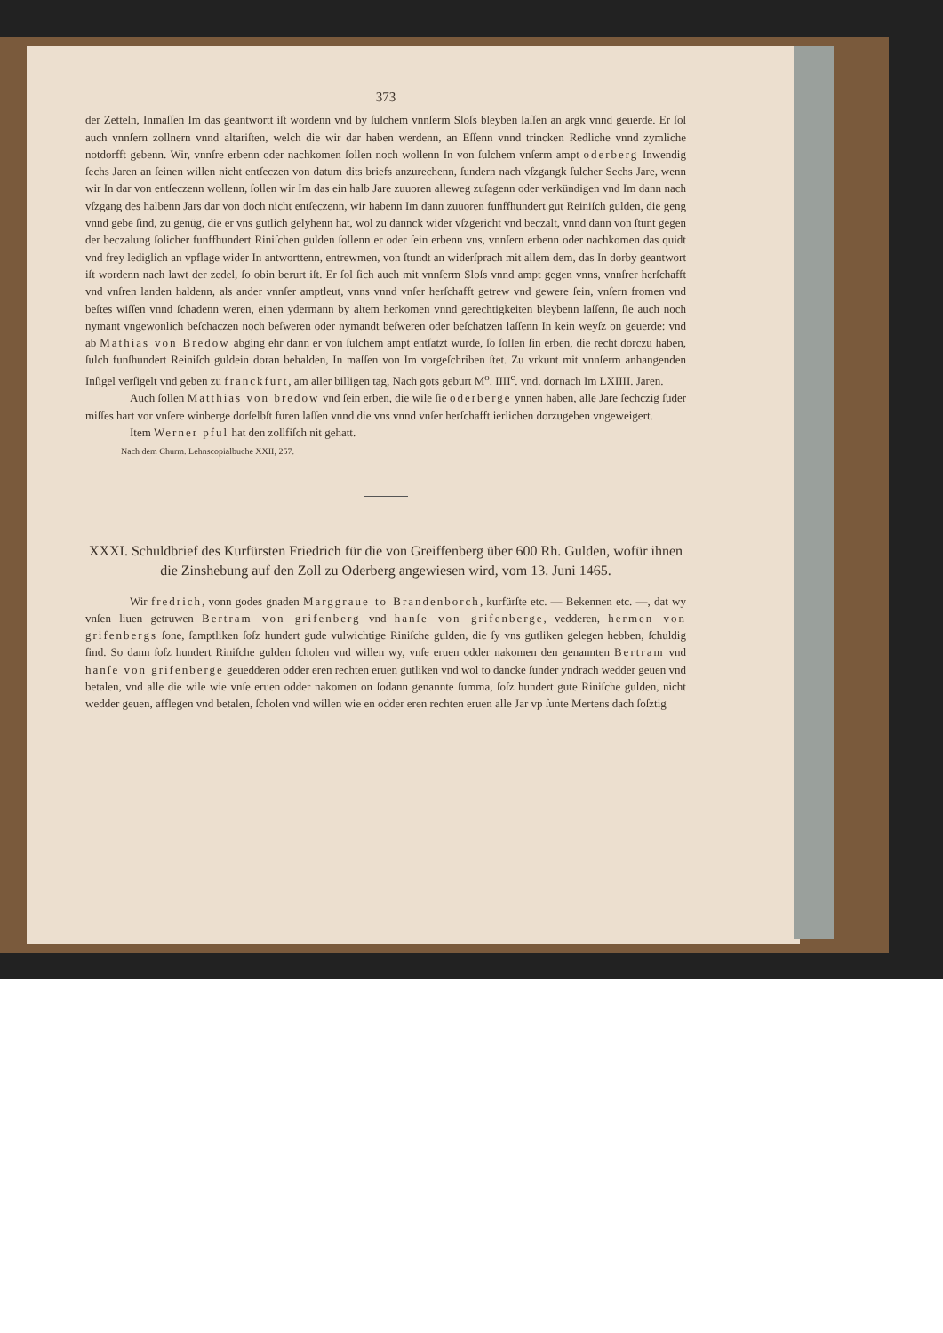373
der Zetteln, Inmaſſen Im das geantwortt iſt wordenn vnd by ſulchem vnnſerm Sloſs bleyben laſſen an argk vnnd geuerde. Er ſol auch vnnſern zollnern vnnd altariſten, welch die wir dar haben werdenn, an Eſſenn vnnd trincken Redliche vnnd zymliche notdorfft gebenn. Wir, vnnſre erbenn oder nachkomen ſollen noch wollenn In von ſulchem vnſerm ampt oderberg Inwendig ſechs Jaren an ſeinen willen nicht entſeczen von datum dits briefs anzurechenn, ſundern nach vſzgangk ſulcher Sechs Jare, wenn wir In dar von entſeczenn wollenn, ſollen wir Im das ein halb Jare zuuoren alleweg zuſagenn oder verkündigen vnd Im dann nach vſzgang des halbenn Jars dar von doch nicht entſeczenn, wir habenn Im dann zuuoren funffhundert gut Reiniſch gulden, die geng vnnd gebe ſind, zu genüg, die er vns gutlich gelyhenn hat, wol zu dannck wider vſzgericht vnd beczalt, vnnd dann von ſtunt gegen der beczalung ſolicher funffhundert Riniſchen gulden ſollenn er oder ſein erbenn vns, vnnſern erbenn oder nachkomen das quidt vnd frey lediglich an vpflage wider In antworttenn, entrewmen, von ſtundt an widerſprach mit allem dem, das In dorby geantwort iſt wordenn nach lawt der zedel, ſo obin berurt iſt. Er ſol ſich auch mit vnnſerm Sloſs vnnd ampt gegen vnns, vnnſrer herſchafft vnd vnſren landen haldenn, als ander vnnſer amptleut, vnns vnnd vnſer herſchafft getrew vnd gewere ſein, vnſern fromen vnd beſtes wiſſen vnnd ſchadenn weren, einen ydermann by altem herkomen vnnd gerechtigkeiten bleybenn laſſenn, ſie auch noch nymant vngewonlich beſchaczen noch beſweren oder nymandt beſweren oder beſchatzen laſſenn In kein weyſz on geuerde: vnd ab Mathias von Bredow abging ehr dann er von ſulchem ampt entſatzt wurde, ſo ſollen ſin erben, die recht dorczu haben, ſulch funſhundert Reiniſch guldein doran behalden, In maſſen von Im vorgeſchriben ſtet. Zu vrkunt mit vnnſerm anhangenden Inſigel verſigelt vnd geben zu franckfurt, am aller billigen tag, Nach gots geburt M<sup>o</sup>. IIII<sup>c</sup>. vnd. dornach Im LXIIII. Jaren.
Auch ſollen Matthias von bredow vnd ſein erben, die wile ſie oderberge ynnen haben, alle Jare ſechczig ſuder miſſes hart vor vnſere winberge dorſelbſt furen laſſen vnnd die vns vnnd vnſer herſchafft ierlichen dorzugeben vngeweigert.
Item Werner pful hat den zollfiſch nit gehatt.
Nach dem Churm. Lehnscopialbuche XXII, 257.
XXXI. Schuldbrief des Kurfürsten Friedrich für die von Greiffenberg über 600 Rh. Gulden, wofür ihnen die Zinshebung auf den Zoll zu Oderberg angewiesen wird, vom 13. Juni 1465.
Wir fredrich, vonn godes gnaden Marggraue to Brandenborch, kurfürſte etc. — Bekennen etc. —, dat wy vnſen liuen getruwen Bertram von grifenberg vnd hanſe von grifenberge, vedderen, hermen von grifenbergs ſone, ſamptliken ſoſz hundert gude vulwichtige Riniſche gulden, die ſy vns gutliken gelegen hebben, ſchuldig ſind. So dann ſoſz hundert Riniſche gulden ſcholen vnd willen wy, vnſe eruen odder nakomen den genannten Bertram vnd hanſe von grifenberge geuedderen odder eren rechten eruen gutliken vnd wol to dancke ſunder yndrach wedder geuen vnd betalen, vnd alle die wile wie vnſe eruen odder nakomen on ſodann genannte ſumma, ſoſz hundert gute Riniſche gulden, nicht wedder geuen, afflegen vnd betalen, ſcholen vnd willen wie en odder eren rechten eruen alle Jar vp ſunte Mertens dach ſoſztig